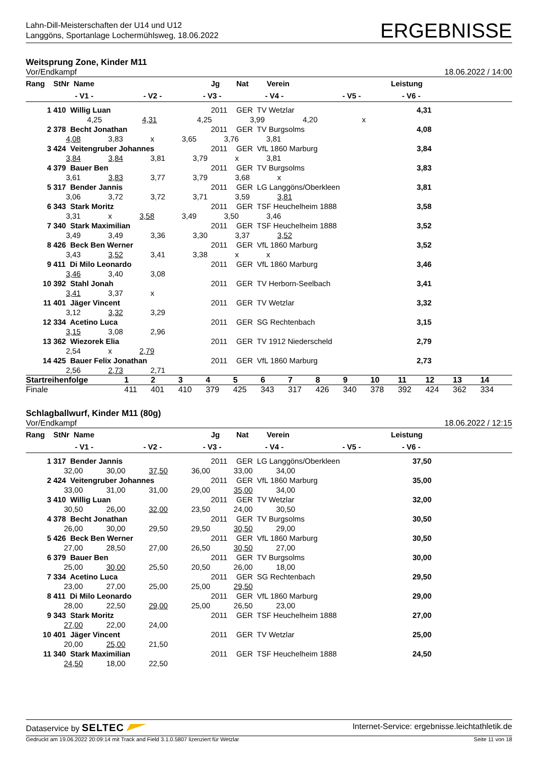Lahn-Dill-Meisterschaften der U14 und U12
Langgöns, Sportanlage Lochermühlsweg, 18.06.2022
ERGEBNISSE
Weitsprung Zone, Kinder M11
Vor/Endkampf 18.06.2022 / 14:00
| Rang | StNr | Name | | | Jg | Nat | Verein | | Leistung | |
| --- | --- | --- | --- | --- | --- | --- | --- | --- | --- | --- |
| | - V1 - | | - V2 - | - V3 - | | - V4 - | | - V5 - | - V6 - | |
| 1 | 410 Willig Luan | | | | 2011 | GER TV Wetzlar | | | 4,31 | |
| 4,25 4,31 4,25 3,99 4,20 x | | | | | | | | | | |
| 2 | 378 Becht Jonathan | | | | 2011 | GER TV Burgsolms | | | 4,08 | |
| 4,08 3,83 x 3,65 3,76 3,81 | | | | | | | | | | |
| 3 | 424 Veitengruber Johannes | | | | 2011 | GER VfL 1860 Marburg | | | 3,84 | |
| 3,84 3,84 3,81 3,79 x 3,81 | | | | | | | | | | |
| 4 | 379 Bauer Ben | | | | 2011 | GER TV Burgsolms | | | 3,83 | |
| 3,61 3,83 3,77 3,79 3,68 x | | | | | | | | | | |
| 5 | 317 Bender Jannis | | | | 2011 | GER LG Langgöns/Oberkleen | | | 3,81 | |
| 3,06 3,72 3,72 3,71 3,59 3,81 | | | | | | | | | | |
| 6 | 343 Stark Moritz | | | | 2011 | GER TSF Heuchelheim 1888 | | | 3,58 | |
| 3,31 x 3,58 3,49 3,50 3,46 | | | | | | | | | | |
| 7 | 340 Stark Maximilian | | | | 2011 | GER TSF Heuchelheim 1888 | | | 3,52 | |
| 3,49 3,49 3,36 3,30 3,37 3,52 | | | | | | | | | | |
| 8 | 426 Beck Ben Werner | | | | 2011 | GER VfL 1860 Marburg | | | 3,52 | |
| 3,43 3,52 3,41 3,38 x x | | | | | | | | | | |
| 9 | 411 Di Milo Leonardo | | | | 2011 | GER VfL 1860 Marburg | | | 3,46 | |
| 3,46 3,40 3,08 | | | | | | | | | | |
| 10 | 392 Stahl Jonah | | | | 2011 | GER TV Herborn-Seelbach | | | 3,41 | |
| 3,41 3,37 x | | | | | | | | | | |
| 11 | 401 Jäger Vincent | | | | 2011 | GER TV Wetzlar | | | 3,32 | |
| 3,12 3,32 3,29 | | | | | | | | | | |
| 12 | 334 Acetino Luca | | | | 2011 | GER SG Rechtenbach | | | 3,15 | |
| 3,15 3,08 2,96 | | | | | | | | | | |
| 13 | 362 Wiezorek Elia | | | | 2011 | GER TV 1912 Niederscheld | | | 2,79 | |
| 2,54 x 2,79 | | | | | | | | | | |
| 14 | 425 Bauer Felix Jonathan | | | | 2011 | GER VfL 1860 Marburg | | | 2,73 | |
| 2,56 2,73 2,71 | | | | | | | | | | |
| Startreihenfolge | 1 | 2 | 3 | 4 | 5 | 6 | 7 | 8 | 9 | 10 | 11 | 12 | 13 | 14 | |
| Finale | 411 | 401 | 410 | 379 | 425 | 343 | 317 | 426 | 340 | 378 | 392 | 424 | 362 | 334 | |
Schlagballwurf, Kinder M11 (80g)
Vor/Endkampf 18.06.2022 / 12:15
| Rang | StNr | Name | | | Jg | Nat | Verein | | Leistung | |
| --- | --- | --- | --- | --- | --- | --- | --- | --- | --- | --- |
| | - V1 - | | - V2 - | - V3 - | | - V4 - | | - V5 - | - V6 - | |
| 1 | 317 Bender Jannis | | | | 2011 | GER LG Langgöns/Oberkleen | | | 37,50 | |
| 32,00 30,00 37,50 36,00 33,00 34,00 | | | | | | | | | | |
| 2 | 424 Veitengruber Johannes | | | | 2011 | GER VfL 1860 Marburg | | | 35,00 | |
| 33,00 31,00 31,00 29,00 35,00 34,00 | | | | | | | | | | |
| 3 | 410 Willig Luan | | | | 2011 | GER TV Wetzlar | | | 32,00 | |
| 30,50 26,00 32,00 23,50 24,00 30,50 | | | | | | | | | | |
| 4 | 378 Becht Jonathan | | | | 2011 | GER TV Burgsolms | | | 30,50 | |
| 26,00 30,00 29,50 29,50 30,50 29,00 | | | | | | | | | | |
| 5 | 426 Beck Ben Werner | | | | 2011 | GER VfL 1860 Marburg | | | 30,50 | |
| 27,00 28,50 27,00 26,50 30,50 27,00 | | | | | | | | | | |
| 6 | 379 Bauer Ben | | | | 2011 | GER TV Burgsolms | | | 30,00 | |
| 25,00 30,00 25,50 20,50 26,00 18,00 | | | | | | | | | | |
| 7 | 334 Acetino Luca | | | | 2011 | GER SG Rechtenbach | | | 29,50 | |
| 23,00 27,00 25,00 25,00 29,50 | | | | | | | | | | |
| 8 | 411 Di Milo Leonardo | | | | 2011 | GER VfL 1860 Marburg | | | 29,00 | |
| 28,00 22,50 29,00 25,00 26,50 23,00 | | | | | | | | | | |
| 9 | 343 Stark Moritz | | | | 2011 | GER TSF Heuchelheim 1888 | | | 27,00 | |
| 27,00 22,00 24,00 | | | | | | | | | | |
| 10 | 401 Jäger Vincent | | | | 2011 | GER TV Wetzlar | | | 25,00 | |
| 20,00 25,00 21,50 | | | | | | | | | | |
| 11 | 340 Stark Maximilian | | | | 2011 | GER TSF Heuchelheim 1888 | | | 24,50 | |
| 24,50 18,00 22,50 | | | | | | | | | | |
Dataservice by SELTEC Internet-Service: ergebnisse.leichtathletik.de
Gedruckt am 19.06.2022 20:09:14 mit Track and Field 3.1.0.5807 lizenziert für Wetzlar Seite 11 von 18